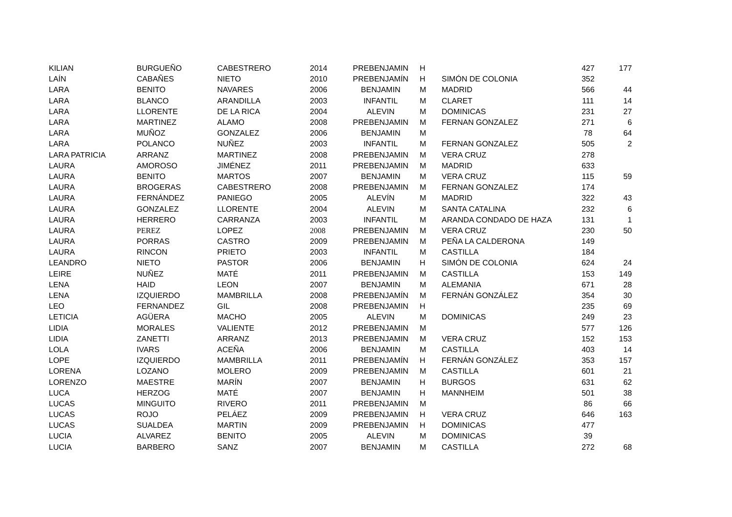| KILIAN | BURGUEÑO | CABESTRERO | 2014 | PREBENJAMIN | H | | 427 | 177 |
| LAÍN | CABAÑES | NIETO | 2010 | PREBENJAMÍN | H | SIMÓN DE COLONIA | 352 | |
| LARA | BENITO | NAVARES | 2006 | BENJAMIN | M | MADRID | 566 | 44 |
| LARA | BLANCO | ARANDILLA | 2003 | INFANTIL | M | CLARET | 111 | 14 |
| LARA | LLORENTE | DE LA RICA | 2004 | ALEVIN | M | DOMINICAS | 231 | 27 |
| LARA | MARTINEZ | ALAMO | 2008 | PREBENJAMIN | M | FERNAN GONZALEZ | 271 | 6 |
| LARA | MUÑOZ | GONZALEZ | 2006 | BENJAMIN | M | | 78 | 64 |
| LARA | POLANCO | NUÑEZ | 2003 | INFANTIL | M | FERNAN GONZALEZ | 505 | 2 |
| LARA PATRICIA | ARRANZ | MARTINEZ | 2008 | PREBENJAMIN | M | VERA CRUZ | 278 | |
| LAURA | AMOROSO | JIMÉNEZ | 2011 | PREBENJAMIN | M | MADRID | 633 | |
| LAURA | BENITO | MARTOS | 2007 | BENJAMIN | M | VERA CRUZ | 115 | 59 |
| LAURA | BROGERAS | CABESTRERO | 2008 | PREBENJAMIN | M | FERNAN GONZALEZ | 174 | |
| LAURA | FERNÁNDEZ | PANIEGO | 2005 | ALEVÍN | M | MADRID | 322 | 43 |
| LAURA | GONZALEZ | LLORENTE | 2004 | ALEVIN | M | SANTA CATALINA | 232 | 6 |
| LAURA | HERRERO | CARRANZA | 2003 | INFANTIL | M | ARANDA CONDADO DE HAZA | 131 | 1 |
| LAURA | PEREZ | LOPEZ | 2008 | PREBENJAMIN | M | VERA CRUZ | 230 | 50 |
| LAURA | PORRAS | CASTRO | 2009 | PREBENJAMIN | M | PEÑA LA CALDERONA | 149 | |
| LAURA | RINCON | PRIETO | 2003 | INFANTIL | M | CASTILLA | 184 | |
| LEANDRO | NIETO | PASTOR | 2006 | BENJAMIN | H | SIMÓN DE COLONIA | 624 | 24 |
| LEIRE | NUÑEZ | MATÉ | 2011 | PREBENJAMIN | M | CASTILLA | 153 | 149 |
| LENA | HAID | LEON | 2007 | BENJAMIN | M | ALEMANIA | 671 | 28 |
| LENA | IZQUIERDO | MAMBRILLA | 2008 | PREBENJAMÍN | M | FERNÁN GONZÁLEZ | 354 | 30 |
| LEO | FERNANDEZ | GIL | 2008 | PREBENJAMIN | H | | 235 | 69 |
| LETICIA | AGÜERA | MACHO | 2005 | ALEVIN | M | DOMINICAS | 249 | 23 |
| LIDIA | MORALES | VALIENTE | 2012 | PREBENJAMIN | M | | 577 | 126 |
| LIDIA | ZANETTI | ARRANZ | 2013 | PREBENJAMIN | M | VERA CRUZ | 152 | 153 |
| LOLA | IVARS | ACEÑA | 2006 | BENJAMIN | M | CASTILLA | 403 | 14 |
| LOPE | IZQUIERDO | MAMBRILLA | 2011 | PREBENJAMÍN | H | FERNÁN GONZÁLEZ | 353 | 157 |
| LORENA | LOZANO | MOLERO | 2009 | PREBENJAMIN | M | CASTILLA | 601 | 21 |
| LORENZO | MAESTRE | MARÍN | 2007 | BENJAMIN | H | BURGOS | 631 | 62 |
| LUCA | HERZOG | MATÉ | 2007 | BENJAMIN | H | MANNHEIM | 501 | 38 |
| LUCAS | MINGUITO | RIVERO | 2011 | PREBENJAMIN | M | | 86 | 66 |
| LUCAS | ROJO | PELÁEZ | 2009 | PREBENJAMIN | H | VERA CRUZ | 646 | 163 |
| LUCAS | SUALDEA | MARTIN | 2009 | PREBENJAMIN | H | DOMINICAS | 477 | |
| LUCIA | ALVAREZ | BENITO | 2005 | ALEVIN | M | DOMINICAS | 39 | |
| LUCIA | BARBERO | SANZ | 2007 | BENJAMIN | M | CASTILLA | 272 | 68 |